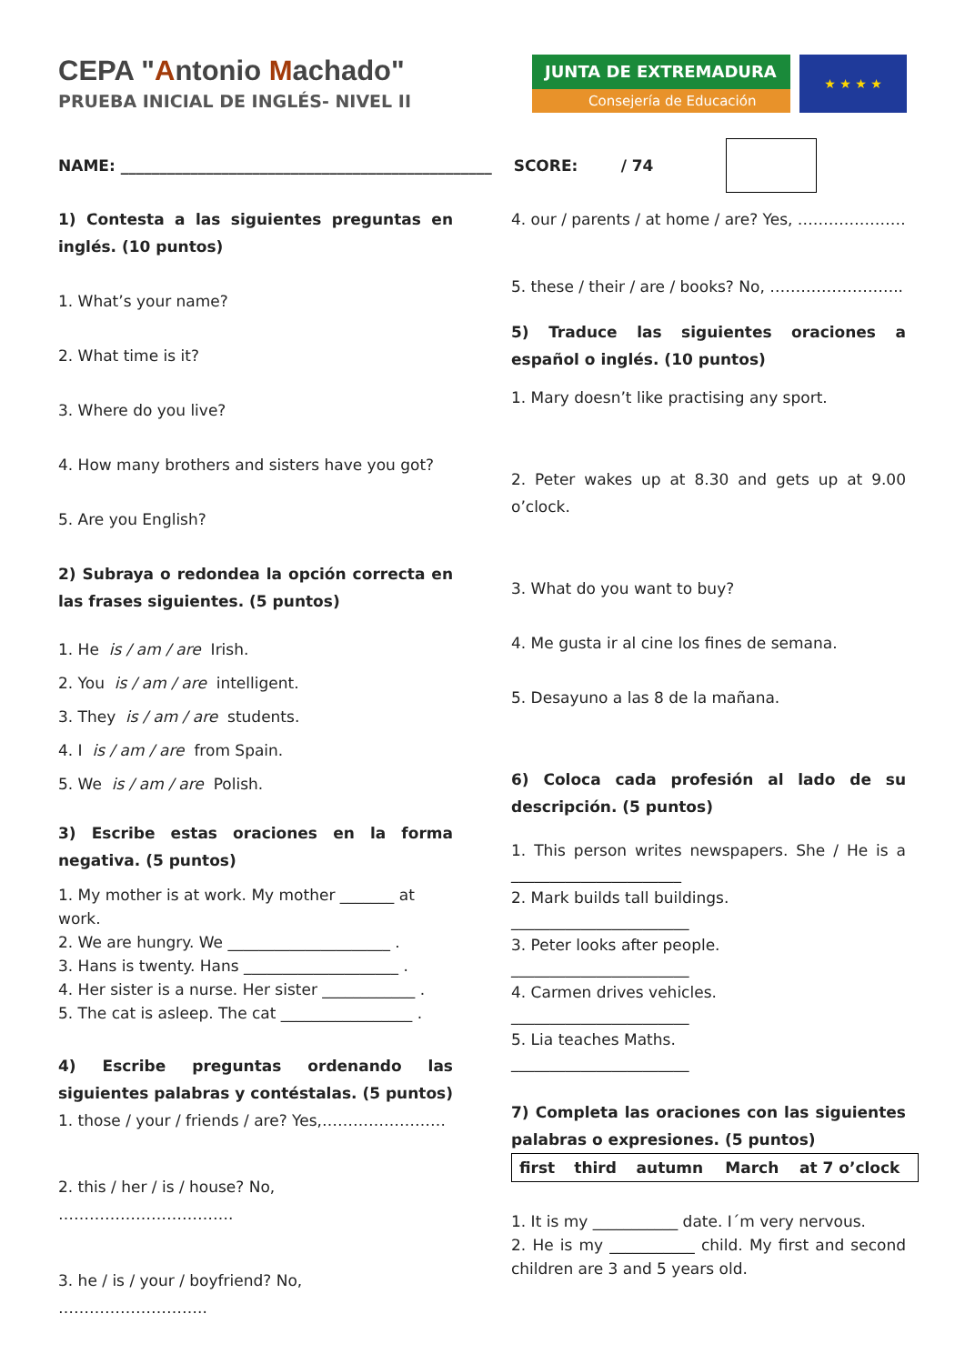CEPA "Antonio Machado"
PRUEBA INICIAL DE INGLÉS- NIVEL II
JUNTA DE EXTREMADURA
Consejería de Educación
★ ★ ★ ★
NAME: ________________________________________________ SCORE: / 74
1) Contesta a las siguientes preguntas en inglés. (10 puntos)
1. What’s your name?
2. What time is it?
3. Where do you live?
4. How many brothers and sisters have you got?
5. Are you English?
2) Subraya o redondea la opción correcta en las frases siguientes. (5 puntos)
1. He is / am / are Irish.
2. You is / am / are intelligent.
3. They is / am / are students.
4. I is / am / are from Spain.
5. We is / am / are Polish.
3) Escribe estas oraciones en la forma negativa. (5 puntos)
1. My mother is at work. My mother _______ at work.
2. We are hungry. We _____________________ .
3. Hans is twenty. Hans ____________________ .
4. Her sister is a nurse. Her sister ____________ .
5. The cat is asleep. The cat _________________ .
4) Escribe preguntas ordenando las siguientes palabras y contéstalas. (5 puntos)
1. those / your / friends / are? Yes,……………………
2. this / her / is / house? No, …………………………….
3. he / is / your / boyfriend? No, ………………………..
4. our / parents / at home / are? Yes, …………………
5. these / their / are / books? No, ……………………..
5) Traduce las siguientes oraciones a español o inglés. (10 puntos)
1. Mary doesn’t like practising any sport.
2. Peter wakes up at 8.30 and gets up at 9.00 o’clock.
3. What do you want to buy?
4. Me gusta ir al cine los fines de semana.
5. Desayuno a las 8 de la mañana.
6) Coloca cada profesión al lado de su descripción. (5 puntos)
1. This person writes newspapers. She / He is a ______________________
2. Mark builds tall buildings.
_______________________
3. Peter looks after people.
_______________________
4. Carmen drives vehicles.
_______________________
5. Lia teaches Maths.
_______________________
7) Completa las oraciones con las siguientes palabras o expresiones. (5 puntos)
| first | third | autumn | March | at 7 o’clock |
1. It is my ___________ date. I´m very nervous.
2. He is my ___________ child. My first and second children are 3 and 5 years old.